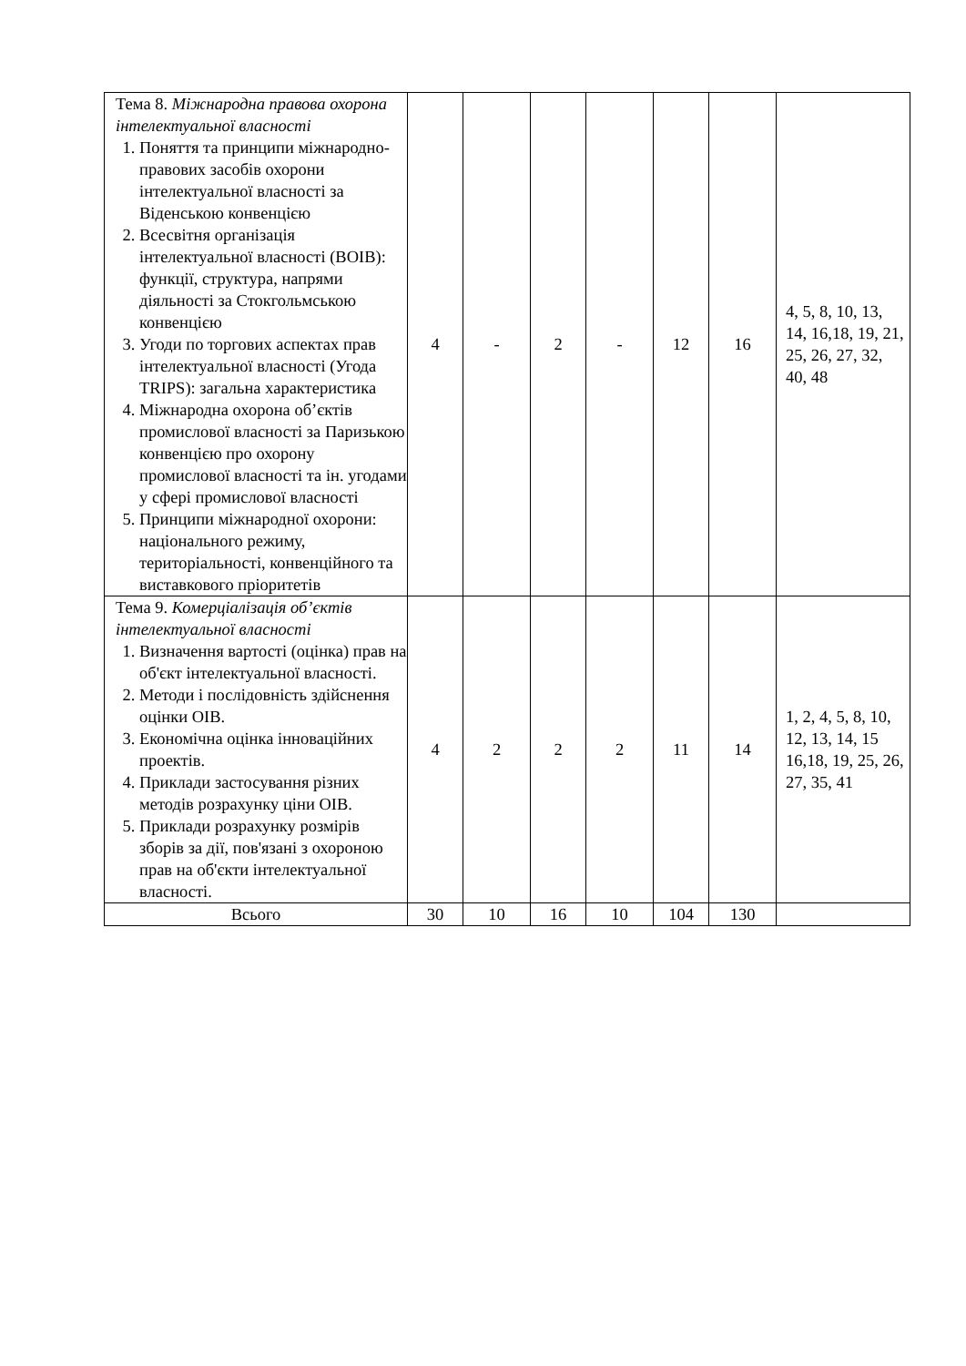| Тема 8. Міжнародна правова охорона інтелектуальної власності 1. Поняття та принципи міжнародно-правових засобів охорони інтелектуальної власності за Віденською конвенцією 2. Всесвітня організація інтелектуальної власності (ВОІВ): функції, структура, напрями діяльності за Стокгольмською конвенцією 3. Угоди по торгових аспектах прав інтелектуальної власності (Угода TRIPS): загальна характеристика 4. Міжнародна охорона об’єктів промислової власності за Паризькою конвенцією про охорону промислової власності та ін. угодами у сфері промислової власності 5. Принципи міжнародної охорони: національного режиму, територіальності, конвенційного та виставкового пріоритетів | 4 | - | 2 | - | 12 | 16 | 4, 5, 8, 10, 13, 14, 16,18, 19, 21, 25, 26, 27, 32, 40, 48 |
| Тема 9. Комерціалізація об’єктів інтелектуальної власності 1. Визначення вартості (оцінка) прав на об'єкт інтелектуальної власності. 2. Методи і послідовність здійснення оцінки ОІВ. 3. Економічна оцінка інноваційних проектів. 4. Приклади застосування різних методів розрахунку ціни ОІВ. 5. Приклади розрахунку розмірів зборів за дії, пов'язані з охороною прав на об'єкти інтелектуальної власності. | 4 | 2 | 2 | 2 | 11 | 14 | 1, 2, 4, 5, 8, 10, 12, 13, 14, 15 16,18, 19, 25, 26, 27, 35, 41 |
| Всього | 30 | 10 | 16 | 10 | 104 | 130 | |